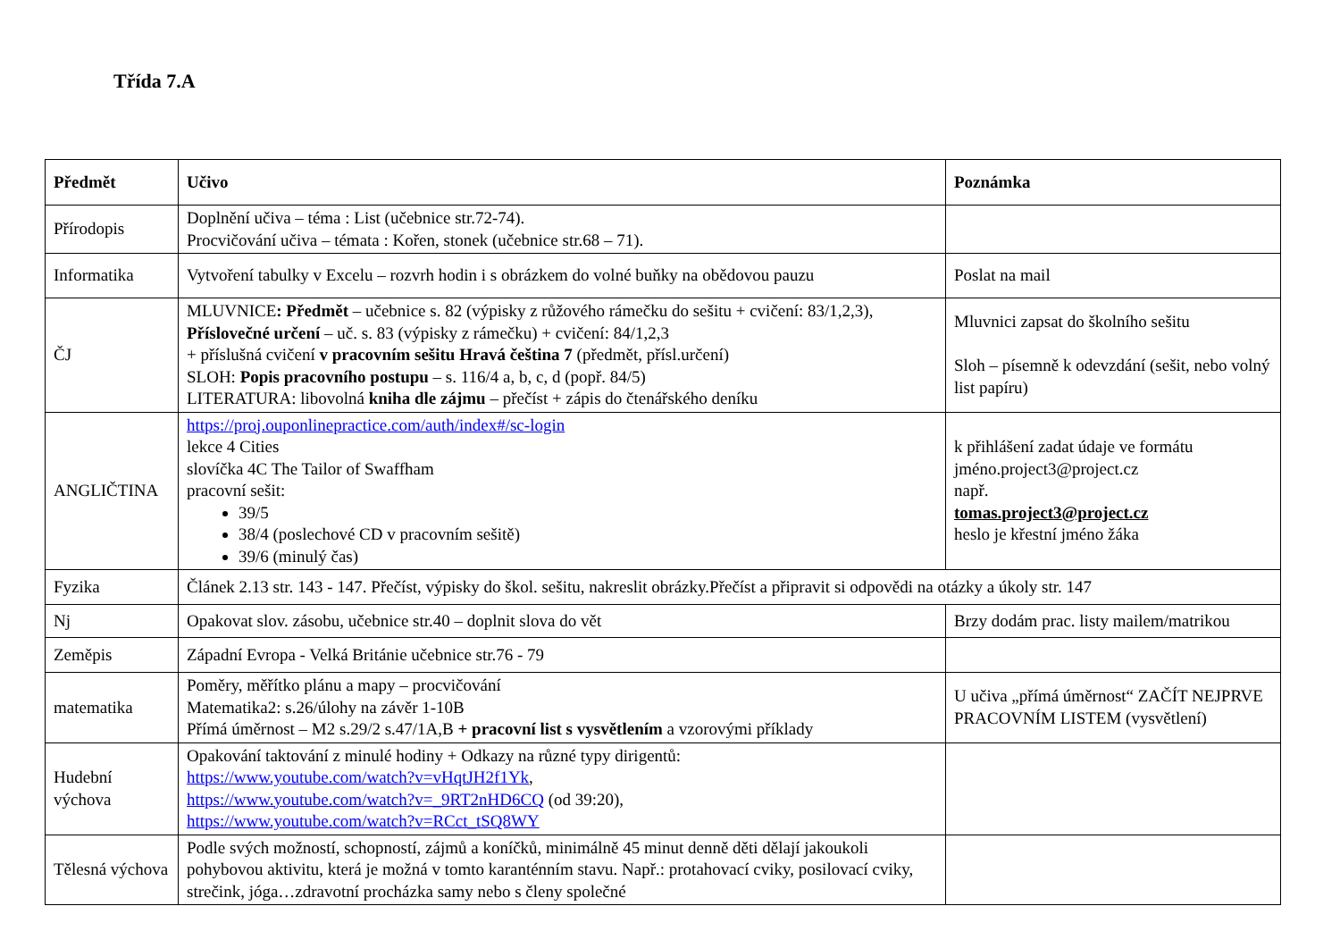Třída 7.A
| Předmět | Učivo | Poznámka |
| --- | --- | --- |
| Přírodopis | Doplnění učiva – téma : List (učebnice str.72-74). Procvičování učiva – témata : Kořen, stonek (učebnice str.68 – 71). | |
| Informatika | Vytvoření tabulky v Excelu – rozvrh hodin i s obrázkem do volné buňky na obědovou pauzu | Poslat na mail |
| ČJ | MLUVNICE : Předmět – učebnice s. 82 (výpisky z růžového rámečku do sešitu + cvičení: 83/1,2,3), Příslovečné určení – uč. s. 83 (výpisky z rámečku) + cvičení: 84/1,2,3 + příslušná cvičení v pracovním sešitu Hravá čeština 7 (předmět, přísl.určení) SLOH: Popis pracovního postupu – s. 116/4 a, b, c, d (popř. 84/5) LITERATURA: libovolná kniha dle zájmu – přečíst + zápis do čtenářského deníku | Mluvnici zapsat do školního sešitu Sloh – písemně k odevzdání (sešit, nebo volný list papíru) |
| ANGLIČTINA | https://proj.ouponlinepractice.com/auth/index#/sc-login lekce 4 Cities slovíčka 4C The Tailor of Swaffham pracovní sešit: 39/5 38/4 (poslechové CD v pracovním sešitě) 39/6 (minulý čas) | k přihlášení zadat údaje ve formátu jméno.project3@project.cz např. tomas.project3@project.cz heslo je křestní jméno žáka |
| Fyzika | Článek 2.13 str. 143 - 147. Přečíst, výpisky do škol. sešitu, nakreslit obrázky.Přečíst a připravit si odpovědi na otázky a úkoly str. 147 | |
| Nj | Opakovat slov. zásobu, učebnice str.40 – doplnit slova do vět | Brzy dodám prac. listy mailem/matrikou |
| Zeměpis | Západní Evropa - Velká Británie učebnice str.76 - 79 | |
| matematika | Poměry, měřítko plánu a mapy – procvičování Matematika2: s.26/úlohy na závěr 1-10B Přímá úměrnost – M2 s.29/2 s.47/1A,B + pracovní list s vysvětlením a vzorovými příklady | U učiva „přímá úměrnost“ ZAČÍT NEJPRVE PRACOVNÍM LISTEM (vysvětlení) |
| Hudební výchova | Opakování taktování z minulé hodiny + Odkazy na různé typy dirigentů: https://www.youtube.com/watch?v=vHqtJH2f1Yk , https://www.youtube.com/watch?v=_9RT2nHD6CQ (od 39:20), https://www.youtube.com/watch?v=RCct_tSQ8WY | |
| Tělesná výchova | Podle svých možností, schopností, zájmů a koníčků, minimálně 45 minut denně děti dělají jakoukoli pohybovou aktivitu, která je možná v tomto karanténním stavu. Např.: protahovací cviky, posilovací cviky, strečink, jóga…zdravotní procházka samy nebo s členy společné | |